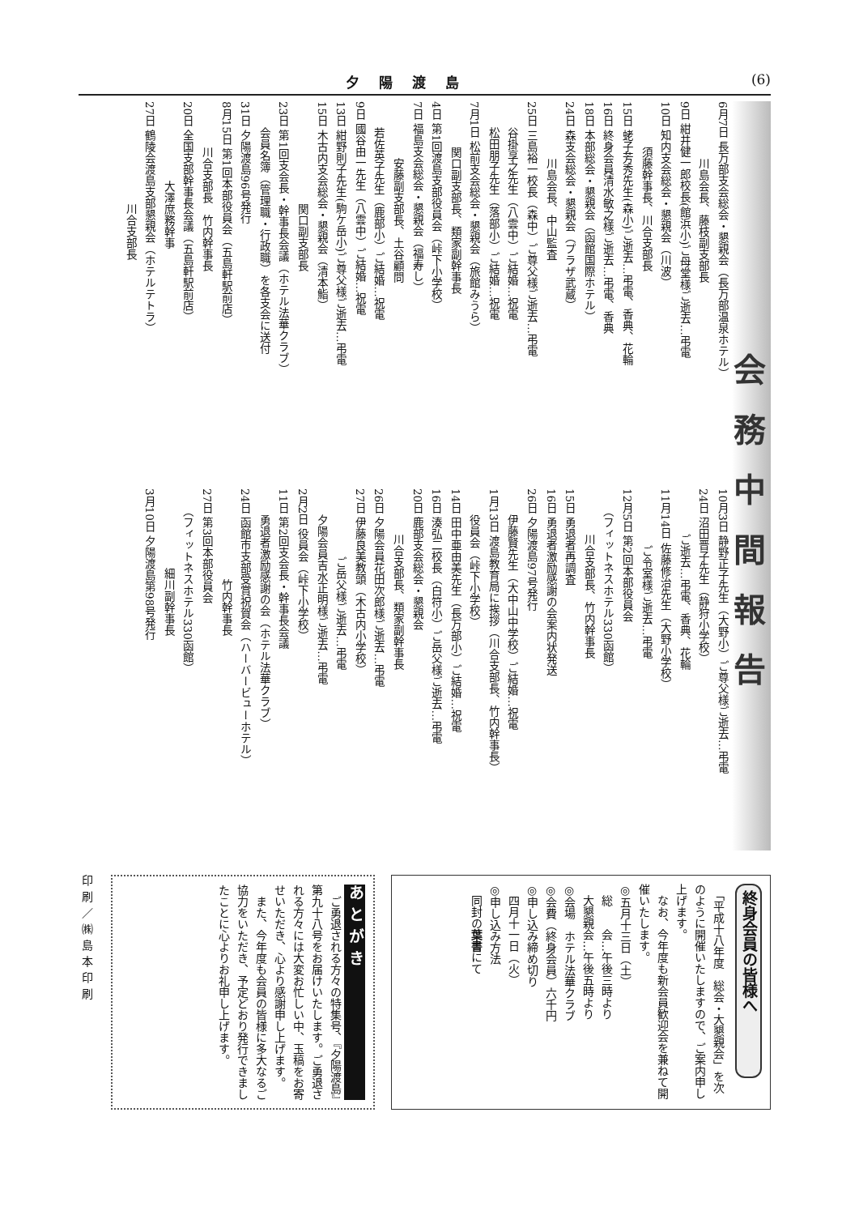夕陽渡島 (6)
会務中間報告
6月7日 長万部支会総会・懇親会（長万部温泉ホテル）
　　　　　川島会長、藤枝副支部長
9日 紺井健一郎校長(館浜小)ご母堂様ご逝去…弔電
10日 知内支会総会・懇親会（川波）
　　　　須藤幹事長、川合支部長
15日 蛯子芳秀先生(森小)ご逝去…弔電、香典、花輪
16日 終身会員清水敏之様ご逝去…弔電、香典
18日 本部総会・懇親会（函館国際ホテル）
24日 森支会総会・懇親会（プラザ武蔵）
　　　　　川島会長、中山監査
25日 三島裕一校長（森中）ご尊父様ご逝去…弔電
　　 谷掛享之先生（八雲中）ご結婚…祝電
　　 松田朋子先生（落部小）ご結婚…祝電
7月1日 松前支会総会・懇親会（旅館みうら）
　　　　関口副支部長、類家副幹事長
4日 第1回渡島支部役員会（峠下小学校）
7日 福島支会総会・懇親会（福寿し）
　　　　　安藤副支部長、土谷顧問
　　 若佐英子先生（鹿部小）ご結婚…祝電
9日 國谷由一先生（八雲中）ご結婚…祝電
13日 紺野則子先生(駒ケ岳小)ご尊父様ご逝去…弔電
15日 木古内支会総会・懇親会（清本鮨）
　　　　　　　　　関口副支部長
23日 第1回支会長・幹事長会議（ホテル法華クラブ）
　　 会員名簿（管理職・行政職）を各支会に送付
31日 夕陽渡島96号発行
8月15日 第1回本部役員会（五島軒駅前店）
　　　　川合支部長　竹内幹事長
20日 全国支部幹事長会議（五島軒駅前店）
　　　　　　　大澤庶務幹事
27日 鶴陵会渡島支部懇親会（ホテルテトラ）
　　　　　　　　　川合支部長
10月3日 静野正子先生（大野小）ご尊父様ご逝去…弔電
24日 沼田晋子先生（静狩小学校）
　　　　ご逝去…弔電、香典、花輪
11月14日 佐藤修治先生（大野小学校）
　　　　　ご令室様ご逝去…弔電
12月5日 第2回本部役員会
　　（フィットネスホテル330函館）
　　　　川合支部長、竹内幹事長
15日 勇退者再調査
16日 勇退者激励感謝の会案内状発送
26日 夕陽渡島97号発行
　　 伊藤賢先生（大中山中学校）ご結婚…祝電
1月13日 渡島教育局に挨拶（川合支部長、竹内幹事長）
　　 役員会（峠下小学校）
14日 田中亜由美先生（長万部小）ご結婚…祝電
16日 湊弘二校長（白符小）ご岳父様ご逝去…弔電
20日 鹿部支会総会・懇親会
　　　　川合支部長、類家副幹事長
26日 夕陽会員花田次郎様ご逝去…弔電
27日 伊藤良美教頭（木古内小学校）
　　　　　　ご岳父様ご逝去…弔電
　　 夕陽会員吉水正明様ご逝去…弔電
2月2日 役員会（峠下小学校）
11日 第2回支会長・幹事長会議
　　 勇退者激励感謝の会（ホテル法華クラブ）
24日 函館市支部受賞祝賀会（ハーバービューホテル）
　　　　　　　　竹内幹事長
27日 第3回本部役員会
　　（フィットネスホテル330函館）
　　　　　　　細川副幹事長
3月10日 夕陽渡島第98号発行
終身会員の皆様へ
　「平成十八年度　総会・大懇親会」を次のように開催いたしますので、ご案内申し上げます。
　なお、今年度も新会員歓迎会を兼ねて開催いたします。
◎五月十三日（土）
　総　　会…午後三時より
　大懇親会…午後五時より
◎会場　ホテル法華クラブ
◎会費（終身会員）六千円
◎申し込み締め切り
　四月十一日（火）
◎申し込み方法
　同封の葉書にて
あとがき
　ご勇退される方々の特集号、『夕陽渡島』第九十八号をお届けいたします。ご勇退される方々には大変お忙しい中、玉稿をお寄せいただき、心より感謝申し上げます。
　また、今年度も会員の皆様に多大なるご協力をいただき、予定どおり発行できましたことに心よりお礼申し上げます。
印刷／㈱島本印刷